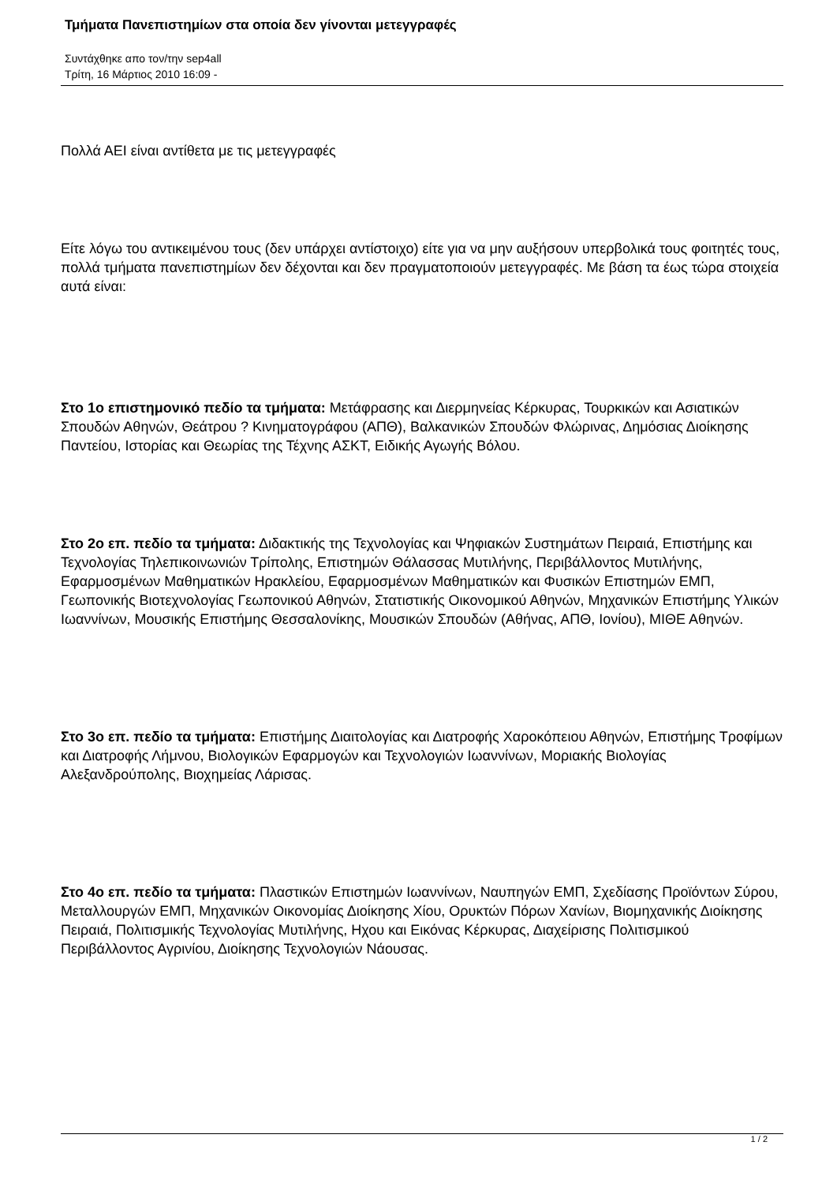Τμήματα Πανεπιστημίων στα οποία δεν γίνονται μετεγγραφές
Συντάχθηκε απο τον/την sep4all
Τρίτη, 16 Μάρτιος 2010 16:09 -
Πολλά ΑΕΙ είναι αντίθετα με τις μετεγγραφές
Είτε λόγω του αντικειμένου τους (δεν υπάρχει αντίστοιχο) είτε για να μην αυξήσουν υπερβολικά τους φοιτητές τους, πολλά τμήματα πανεπιστημίων δεν δέχονται και δεν πραγματοποιούν μετεγγραφές. Με βάση τα έως τώρα στοιχεία αυτά είναι:
Στο 1ο επιστημονικό πεδίο τα τμήματα: Μετάφρασης και Διερμηνείας Κέρκυρας, Τουρκικών και Ασιατικών Σπουδών Αθηνών, Θεάτρου ? Κινηματογράφου (ΑΠΘ), Βαλκανικών Σπουδών Φλώρινας, Δημόσιας Διοίκησης Παντείου, Ιστορίας και Θεωρίας της Τέχνης ΑΣΚΤ, Ειδικής Αγωγής Βόλου.
Στο 2ο επ. πεδίο τα τμήματα: Διδακτικής της Τεχνολογίας και Ψηφιακών Συστημάτων Πειραιά, Επιστήμης και Τεχνολογίας Τηλεπικοινωνιών Τρίπολης, Επιστημών Θάλασσας Μυτιλήνης, Περιβάλλοντος Μυτιλήνης, Εφαρμοσμένων Μαθηματικών Ηρακλείου, Εφαρμοσμένων Μαθηματικών και Φυσικών Επιστημών ΕΜΠ, Γεωπονικής Βιοτεχνολογίας Γεωπονικού Αθηνών, Στατιστικής Οικονομικού Αθηνών, Μηχανικών Επιστήμης Υλικών Ιωαννίνων, Μουσικής Επιστήμης Θεσσαλονίκης, Μουσικών Σπουδών (Αθήνας, ΑΠΘ, Ιονίου), ΜΙΘΕ Αθηνών.
Στο 3ο επ. πεδίο τα τμήματα: Επιστήμης Διαιτολογίας και Διατροφής Χαροκόπειου Αθηνών, Επιστήμης Τροφίμων και Διατροφής Λήμνου, Βιολογικών Εφαρμογών και Τεχνολογιών Ιωαννίνων, Μοριακής Βιολογίας Αλεξανδρούπολης, Βιοχημείας Λάρισας.
Στο 4ο επ. πεδίο τα τμήματα: Πλαστικών Επιστημών Ιωαννίνων, Ναυπηγών ΕΜΠ, Σχεδίασης Προϊόντων Σύρου, Μεταλλουργών ΕΜΠ, Μηχανικών Οικονομίας Διοίκησης Χίου, Ορυκτών Πόρων Χανίων, Βιομηχανικής Διοίκησης Πειραιά, Πολιτισμικής Τεχνολογίας Μυτιλήνης, Ηχου και Εικόνας Κέρκυρας, Διαχείρισης Πολιτισμικού Περιβάλλοντος Αγρινίου, Διοίκησης Τεχνολογιών Νάουσας.
1 / 2